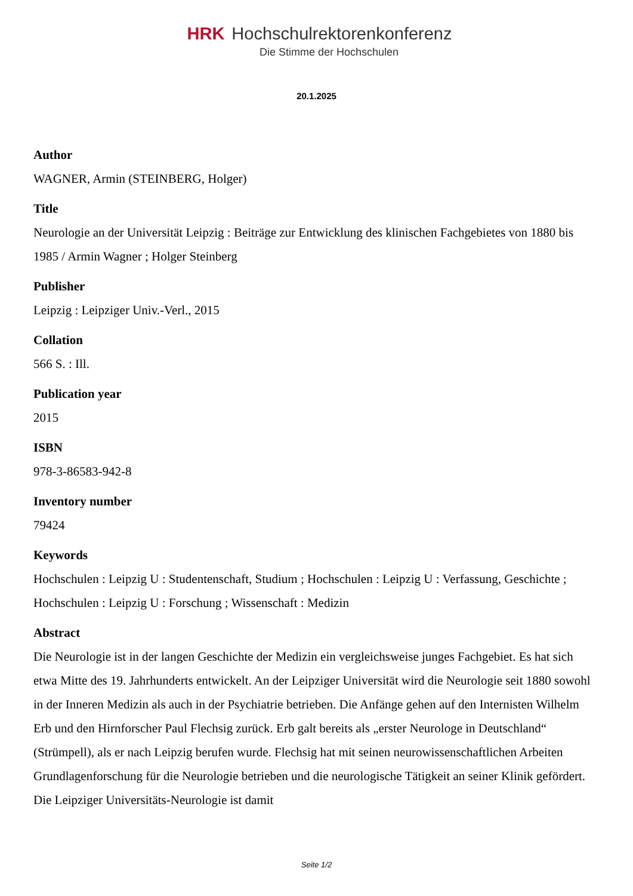HRK Hochschulrektorenkonferenz
Die Stimme der Hochschulen
20.1.2025
Author
WAGNER, Armin (STEINBERG, Holger)
Title
Neurologie an der Universität Leipzig : Beiträge zur Entwicklung des klinischen Fachgebietes von 1880 bis 1985 / Armin Wagner ; Holger Steinberg
Publisher
Leipzig : Leipziger Univ.-Verl., 2015
Collation
566 S. : Ill.
Publication year
2015
ISBN
978-3-86583-942-8
Inventory number
79424
Keywords
Hochschulen : Leipzig U : Studentenschaft, Studium ; Hochschulen : Leipzig U : Verfassung, Geschichte ; Hochschulen : Leipzig U : Forschung ; Wissenschaft : Medizin
Abstract
Die Neurologie ist in der langen Geschichte der Medizin ein vergleichsweise junges Fachgebiet. Es hat sich etwa Mitte des 19. Jahrhunderts entwickelt. An der Leipziger Universität wird die Neurologie seit 1880 sowohl in der Inneren Medizin als auch in der Psychiatrie betrieben. Die Anfänge gehen auf den Internisten Wilhelm Erb und den Hirnforscher Paul Flechsig zurück. Erb galt bereits als „erster Neurologe in Deutschland“ (Strümpell), als er nach Leipzig berufen wurde. Flechsig hat mit seinen neurowissenschaftlichen Arbeiten Grundlagenforschung für die Neurologie betrieben und die neurologische Tätigkeit an seiner Klinik gefördert. Die Leipziger Universitäts-Neurologie ist damit
Seite 1/2